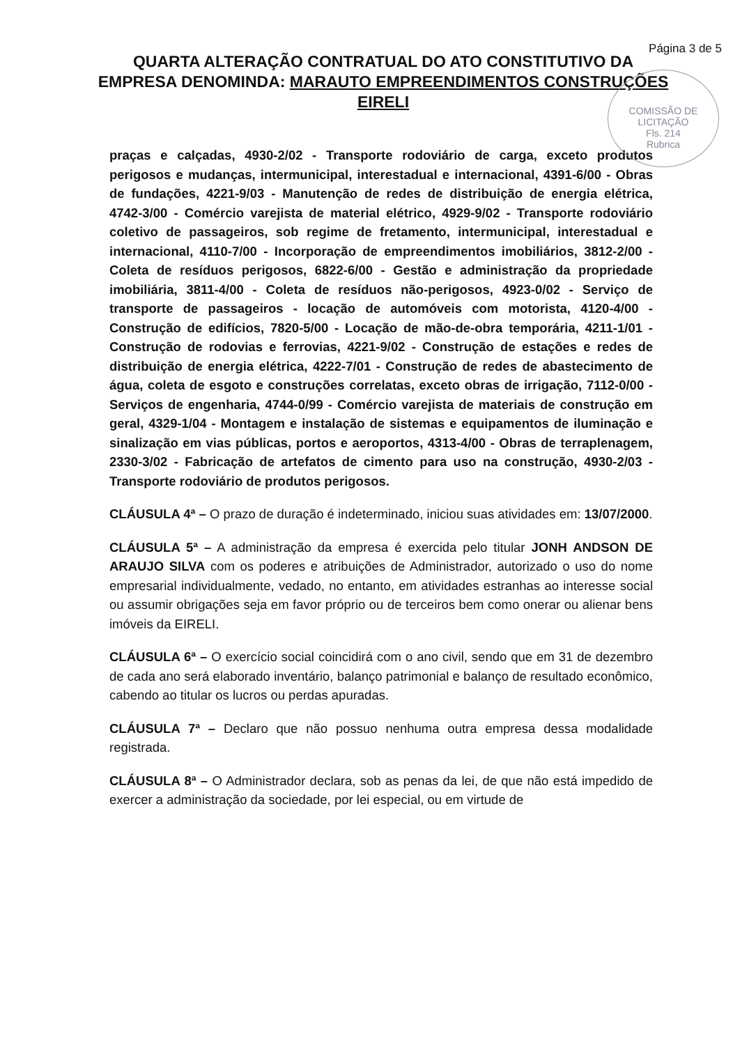Página 3 de 5
COMISSÃO DE LICITAÇÃO
Fls. 214
Rubrica
QUARTA ALTERAÇÃO CONTRATUAL DO ATO CONSTITUTIVO DA EMPRESA DENOMINDA: MARAUTO EMPREENDIMENTOS CONSTRUÇÕES EIRELI
praças e calçadas, 4930-2/02 - Transporte rodoviário de carga, exceto produtos perigosos e mudanças, intermunicipal, interestadual e internacional, 4391-6/00 - Obras de fundações, 4221-9/03 - Manutenção de redes de distribuição de energia elétrica, 4742-3/00 - Comércio varejista de material elétrico, 4929-9/02 - Transporte rodoviário coletivo de passageiros, sob regime de fretamento, intermunicipal, interestadual e internacional, 4110-7/00 - Incorporação de empreendimentos imobiliários, 3812-2/00 - Coleta de resíduos perigosos, 6822-6/00 - Gestão e administração da propriedade imobiliária, 3811-4/00 - Coleta de resíduos não-perigosos, 4923-0/02 - Serviço de transporte de passageiros - locação de automóveis com motorista, 4120-4/00 - Construção de edifícios, 7820-5/00 - Locação de mão-de-obra temporária, 4211-1/01 - Construção de rodovias e ferrovias, 4221-9/02 - Construção de estações e redes de distribuição de energia elétrica, 4222-7/01 - Construção de redes de abastecimento de água, coleta de esgoto e construções correlatas, exceto obras de irrigação, 7112-0/00 - Serviços de engenharia, 4744-0/99 - Comércio varejista de materiais de construção em geral, 4329-1/04 - Montagem e instalação de sistemas e equipamentos de iluminação e sinalização em vias públicas, portos e aeroportos, 4313-4/00 - Obras de terraplenagem, 2330-3/02 - Fabricação de artefatos de cimento para uso na construção, 4930-2/03 - Transporte rodoviário de produtos perigosos.
CLÁUSULA 4ª – O prazo de duração é indeterminado, iniciou suas atividades em: 13/07/2000.
CLÁUSULA 5ª – A administração da empresa é exercida pelo titular JONH ANDSON DE ARAUJO SILVA com os poderes e atribuições de Administrador, autorizado o uso do nome empresarial individualmente, vedado, no entanto, em atividades estranhas ao interesse social ou assumir obrigações seja em favor próprio ou de terceiros bem como onerar ou alienar bens imóveis da EIRELI.
CLÁUSULA 6ª – O exercício social coincidirá com o ano civil, sendo que em 31 de dezembro de cada ano será elaborado inventário, balanço patrimonial e balanço de resultado econômico, cabendo ao titular os lucros ou perdas apuradas.
CLÁUSULA 7ª – Declaro que não possuo nenhuma outra empresa dessa modalidade registrada.
CLÁUSULA 8ª – O Administrador declara, sob as penas da lei, de que não está impedido de exercer a administração da sociedade, por lei especial, ou em virtude de